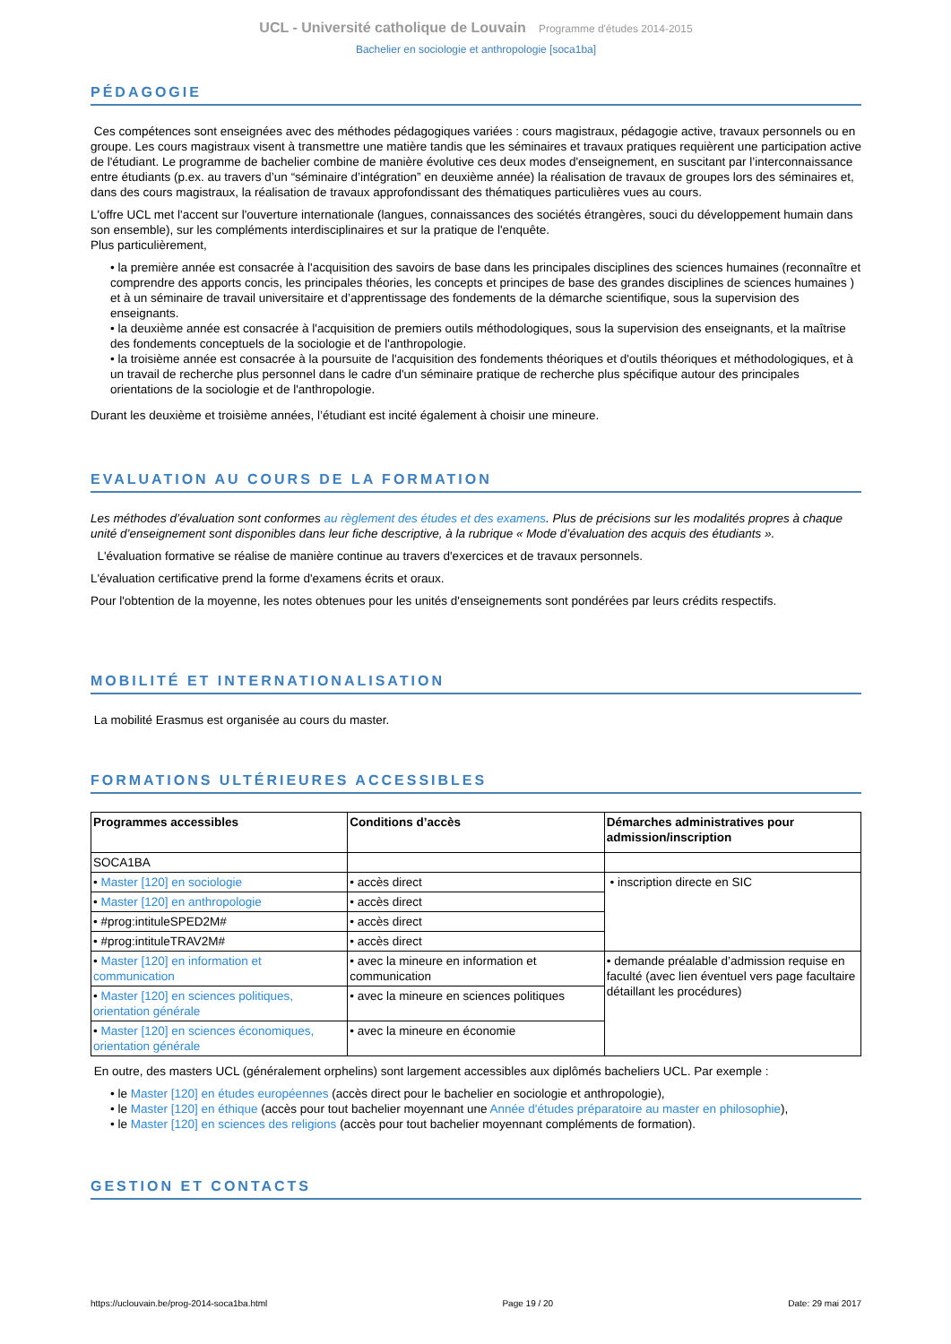UCL - Université catholique de Louvain Programme d'études 2014-2015
Bachelier en sociologie et anthropologie [soca1ba]
PÉDAGOGIE
Ces compétences sont enseignées avec des méthodes pédagogiques variées : cours magistraux, pédagogie active, travaux personnels ou en groupe. Les cours magistraux visent à transmettre une matière tandis que les séminaires et travaux pratiques requièrent une participation active de l'étudiant. Le programme de bachelier combine de manière évolutive ces deux modes d'enseignement, en suscitant par l’interconnaissance entre étudiants (p.ex. au travers d’un “séminaire d’intégration” en deuxième année) la réalisation de travaux de groupes lors des séminaires et, dans des cours magistraux, la réalisation de travaux approfondissant des thématiques particulières vues au cours.
L'offre UCL met l'accent sur l'ouverture internationale (langues, connaissances des sociétés étrangères, souci du développement humain dans son ensemble), sur les compléments interdisciplinaires et sur la pratique de l'enquête.
Plus particulièrement,
• la première année est consacrée à l'acquisition des savoirs de base dans les principales disciplines des sciences humaines (reconnaître et comprendre des apports concis, les principales théories, les concepts et principes de base des grandes disciplines de sciences humaines ) et à un séminaire de travail universitaire et d’apprentissage des fondements de la démarche scientifique, sous la supervision des enseignants.
• la deuxième année est consacrée à l'acquisition de premiers outils méthodologiques, sous la supervision des enseignants, et la maîtrise des fondements conceptuels de la sociologie et de l'anthropologie.
• la troisième année est consacrée à la poursuite de l'acquisition des fondements théoriques et d'outils théoriques et méthodologiques, et à un travail de recherche plus personnel dans le cadre d'un séminaire pratique de recherche plus spécifique autour des principales orientations de la sociologie et de l'anthropologie.
Durant les deuxième et troisième années, l’étudiant est incité également à choisir une mineure.
EVALUATION AU COURS DE LA FORMATION
Les méthodes d’évaluation sont conformes au règlement des études et des examens. Plus de précisions sur les modalités propres à chaque unité d’enseignement sont disponibles dans leur fiche descriptive, à la rubrique « Mode d’évaluation des acquis des étudiants ».
L'évaluation formative se réalise de manière continue au travers d'exercices et de travaux personnels.
L'évaluation certificative prend la forme d'examens écrits et oraux.
Pour l'obtention de la moyenne, les notes obtenues pour les unités d'enseignements sont pondérées par leurs crédits respectifs.
MOBILITÉ ET INTERNATIONALISATION
La mobilité Erasmus est organisée au cours du master.
FORMATIONS ULTÉRIEURES ACCESSIBLES
| Programmes accessibles | Conditions d’accès | Démarches administratives pour admission/inscription |
| --- | --- | --- |
| SOCA1BA | | |
| • Master [120] en sociologie | • accès direct | • inscription directe en SIC |
| • Master [120] en anthropologie | • accès direct | |
| • #prog:intituleSPED2M# | • accès direct | |
| • #prog:intituleTRAV2M# | • accès direct | |
| • Master [120] en information et communication | • avec la mineure en information et communication | • demande préalable d’admission requise en faculté (avec lien éventuel vers page facultaire détaillant les procédures) |
| • Master [120] en sciences politiques, orientation générale | • avec la mineure en sciences politiques | |
| • Master [120] en sciences économiques, orientation générale | • avec la mineure en économie | |
En outre, des masters UCL (généralement orphelins) sont largement accessibles aux diplômés bacheliers UCL. Par exemple :
• le Master [120] en études européennes (accès direct pour le bachelier en sociologie et anthropologie),
• le Master [120] en éthique (accès pour tout bachelier moyennant une Année d'études préparatoire au master en philosophie),
• le Master [120] en sciences des religions (accès pour tout bachelier moyennant compléments de formation).
GESTION ET CONTACTS
https://uclouvain.be/prog-2014-soca1ba.html Page 19 / 20 Date: 29 mai 2017